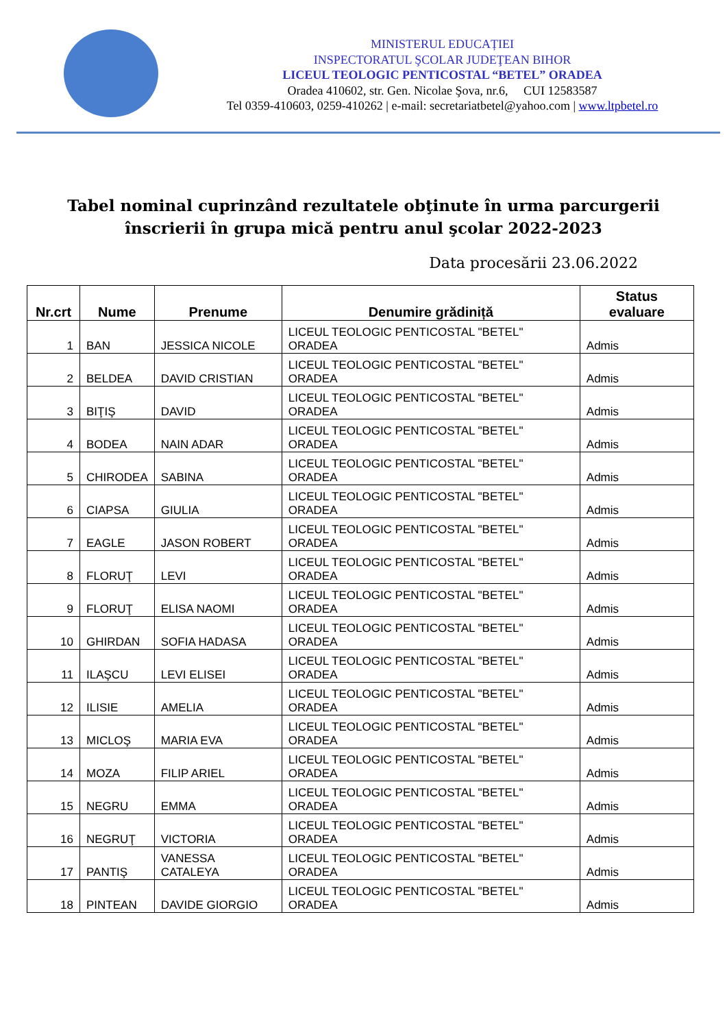MINISTERUL EDUCAȚIEI
INSPECTORATUL ŞCOLAR JUDEŢEAN BIHOR
LICEUL TEOLOGIC PENTICOSTAL “BETEL” ORADEA
Oradea 410602, str. Gen. Nicolae Şova, nr.6, CUI 12583587
Tel 0359-410603, 0259-410262 | e-mail: secretariatbetel@yahoo.com | www.ltpbetel.ro
Tabel nominal cuprinzând rezultatele obţinute în urma parcurgerii
înscrierii în grupa mică pentru anul şcolar 2022-2023
Data procesării 23.06.2022
| Nr.crt | Nume | Prenume | Denumire grădiniță | Status evaluare |
| --- | --- | --- | --- | --- |
| 1 | BAN | JESSICA NICOLE | LICEUL TEOLOGIC PENTICOSTAL "BETEL" ORADEA | Admis |
| 2 | BELDEA | DAVID CRISTIAN | LICEUL TEOLOGIC PENTICOSTAL "BETEL" ORADEA | Admis |
| 3 | BIŢIŞ | DAVID | LICEUL TEOLOGIC PENTICOSTAL "BETEL" ORADEA | Admis |
| 4 | BODEA | NAIN ADAR | LICEUL TEOLOGIC PENTICOSTAL "BETEL" ORADEA | Admis |
| 5 | CHIRODEA | SABINA | LICEUL TEOLOGIC PENTICOSTAL "BETEL" ORADEA | Admis |
| 6 | CIAPSA | GIULIA | LICEUL TEOLOGIC PENTICOSTAL "BETEL" ORADEA | Admis |
| 7 | EAGLE | JASON ROBERT | LICEUL TEOLOGIC PENTICOSTAL "BETEL" ORADEA | Admis |
| 8 | FLORUŢ | LEVI | LICEUL TEOLOGIC PENTICOSTAL "BETEL" ORADEA | Admis |
| 9 | FLORUŢ | ELISA NAOMI | LICEUL TEOLOGIC PENTICOSTAL "BETEL" ORADEA | Admis |
| 10 | GHIRDAN | SOFIA HADASA | LICEUL TEOLOGIC PENTICOSTAL "BETEL" ORADEA | Admis |
| 11 | ILAŞCU | LEVI ELISEI | LICEUL TEOLOGIC PENTICOSTAL "BETEL" ORADEA | Admis |
| 12 | ILISIE | AMELIA | LICEUL TEOLOGIC PENTICOSTAL "BETEL" ORADEA | Admis |
| 13 | MICLOŞ | MARIA EVA | LICEUL TEOLOGIC PENTICOSTAL "BETEL" ORADEA | Admis |
| 14 | MOZA | FILIP ARIEL | LICEUL TEOLOGIC PENTICOSTAL "BETEL" ORADEA | Admis |
| 15 | NEGRU | EMMA | LICEUL TEOLOGIC PENTICOSTAL "BETEL" ORADEA | Admis |
| 16 | NEGRUŢ | VICTORIA | LICEUL TEOLOGIC PENTICOSTAL "BETEL" ORADEA | Admis |
| 17 | PANTIŞ | VANESSA CATALEYA | LICEUL TEOLOGIC PENTICOSTAL "BETEL" ORADEA | Admis |
| 18 | PINTEAN | DAVIDE GIORGIO | LICEUL TEOLOGIC PENTICOSTAL "BETEL" ORADEA | Admis |